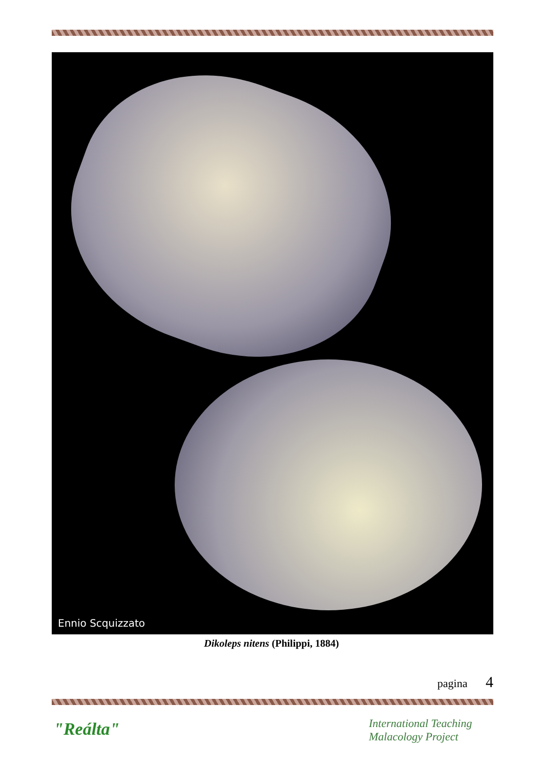Ennio Scquizzato
Dikoleps nitens (Philippi, 1884)
pagina 4
"Reálta"
International Teaching
Malacology Project